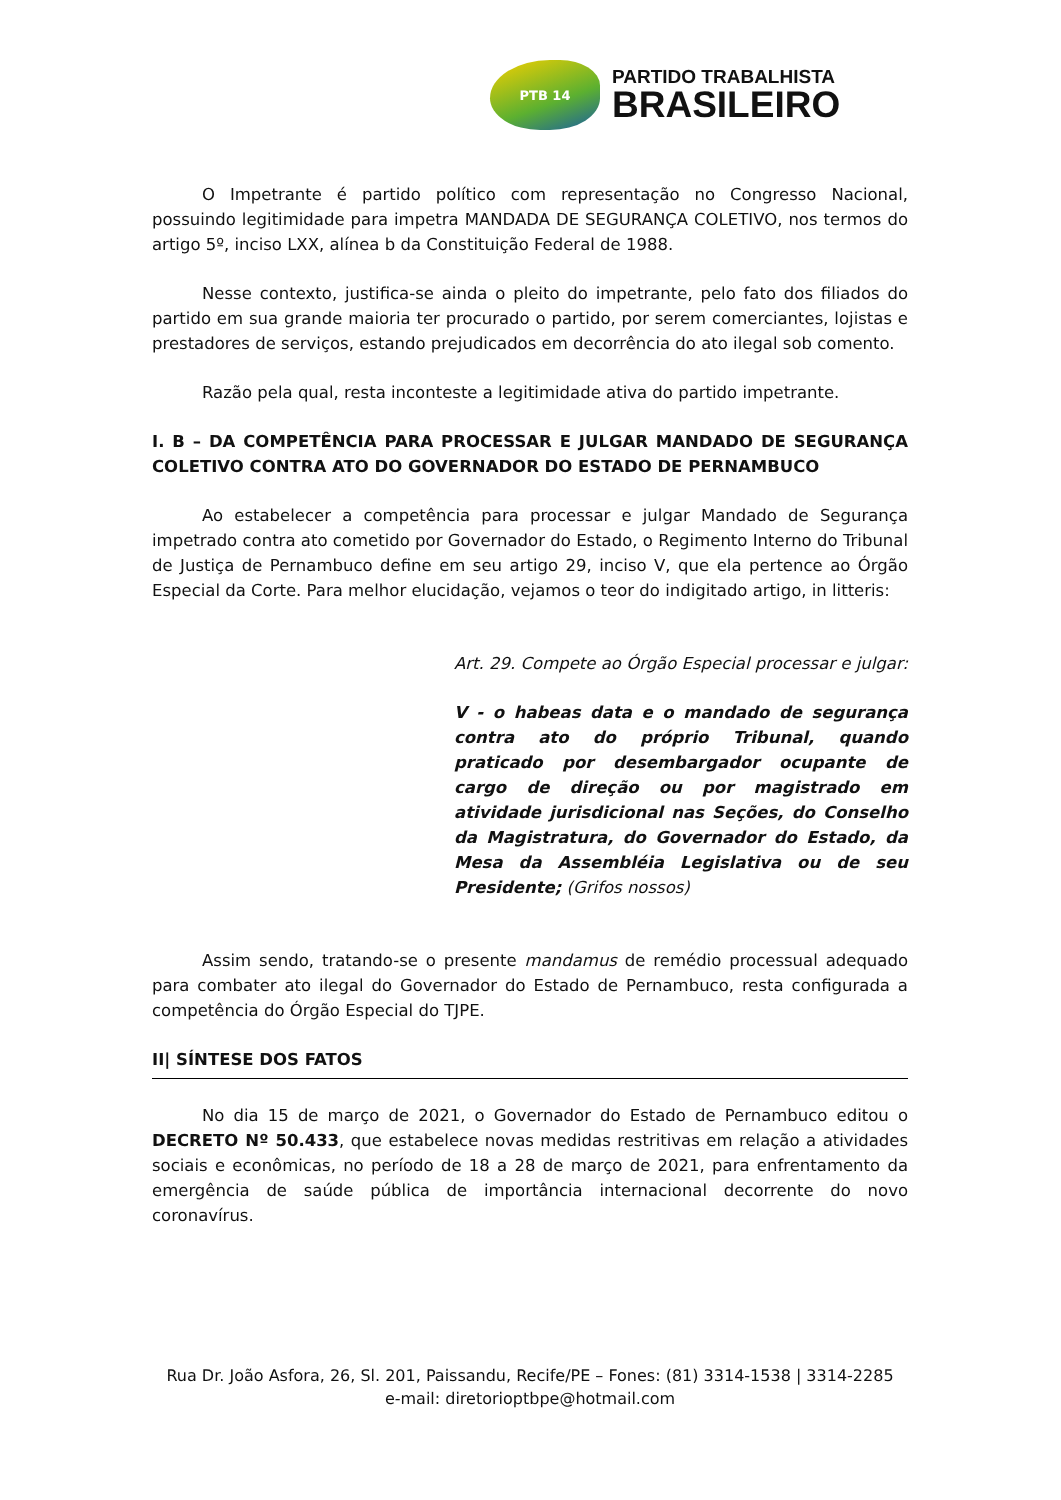PTB 14
PARTIDO TRABALHISTA
BRASILEIRO
O Impetrante é partido político com representação no Congresso Nacional, possuindo legitimidade para impetra MANDADA DE SEGURANÇA COLETIVO, nos termos do artigo 5º, inciso LXX, alínea b da Constituição Federal de 1988.
Nesse contexto, justifica-se ainda o pleito do impetrante, pelo fato dos filiados do partido em sua grande maioria ter procurado o partido, por serem comerciantes, lojistas e prestadores de serviços, estando prejudicados em decorrência do ato ilegal sob comento.
Razão pela qual, resta inconteste a legitimidade ativa do partido impetrante.
I. B – DA COMPETÊNCIA PARA PROCESSAR E JULGAR MANDADO DE SEGURANÇA COLETIVO CONTRA ATO DO GOVERNADOR DO ESTADO DE PERNAMBUCO
Ao estabelecer a competência para processar e julgar Mandado de Segurança impetrado contra ato cometido por Governador do Estado, o Regimento Interno do Tribunal de Justiça de Pernambuco define em seu artigo 29, inciso V, que ela pertence ao Órgão Especial da Corte. Para melhor elucidação, vejamos o teor do indigitado artigo, in litteris:
Art. 29. Compete ao Órgão Especial processar e julgar:
V - o habeas data e o mandado de segurança contra ato do próprio Tribunal, quando praticado por desembargador ocupante de cargo de direção ou por magistrado em atividade jurisdicional nas Seções, do Conselho da Magistratura, do Governador do Estado, da Mesa da Assembléia Legislativa ou de seu Presidente; (Grifos nossos)
Assim sendo, tratando-se o presente mandamus de remédio processual adequado para combater ato ilegal do Governador do Estado de Pernambuco, resta configurada a competência do Órgão Especial do TJPE.
II| SÍNTESE DOS FATOS
No dia 15 de março de 2021, o Governador do Estado de Pernambuco editou o DECRETO Nº 50.433, que estabelece novas medidas restritivas em relação a atividades sociais e econômicas, no período de 18 a 28 de março de 2021, para enfrentamento da emergência de saúde pública de importância internacional decorrente do novo coronavírus.
Rua Dr. João Asfora, 26, Sl. 201, Paissandu, Recife/PE – Fones: (81) 3314-1538 | 3314-2285
e-mail: diretorioptbpe@hotmail.com